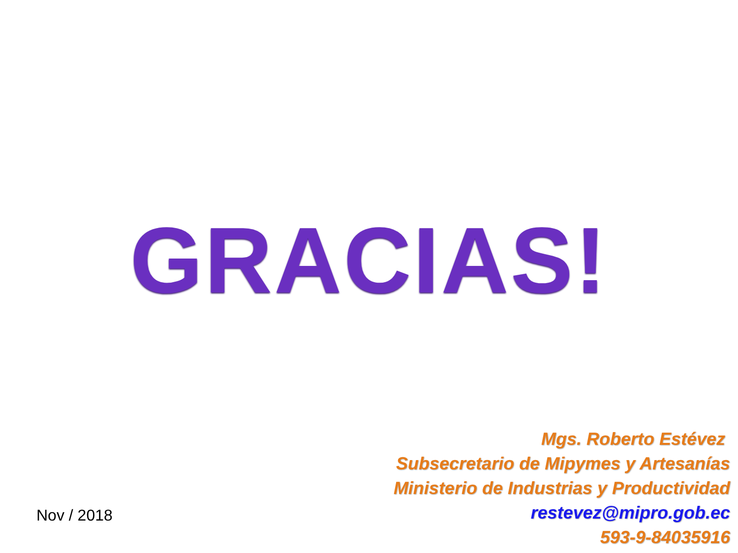GRACIAS!
Mgs. Roberto Estévez
Subsecretario de Mipymes y Artesanías
Ministerio de Industrias y Productividad
restevez@mipro.gob.ec
593-9-84035916
Nov / 2018